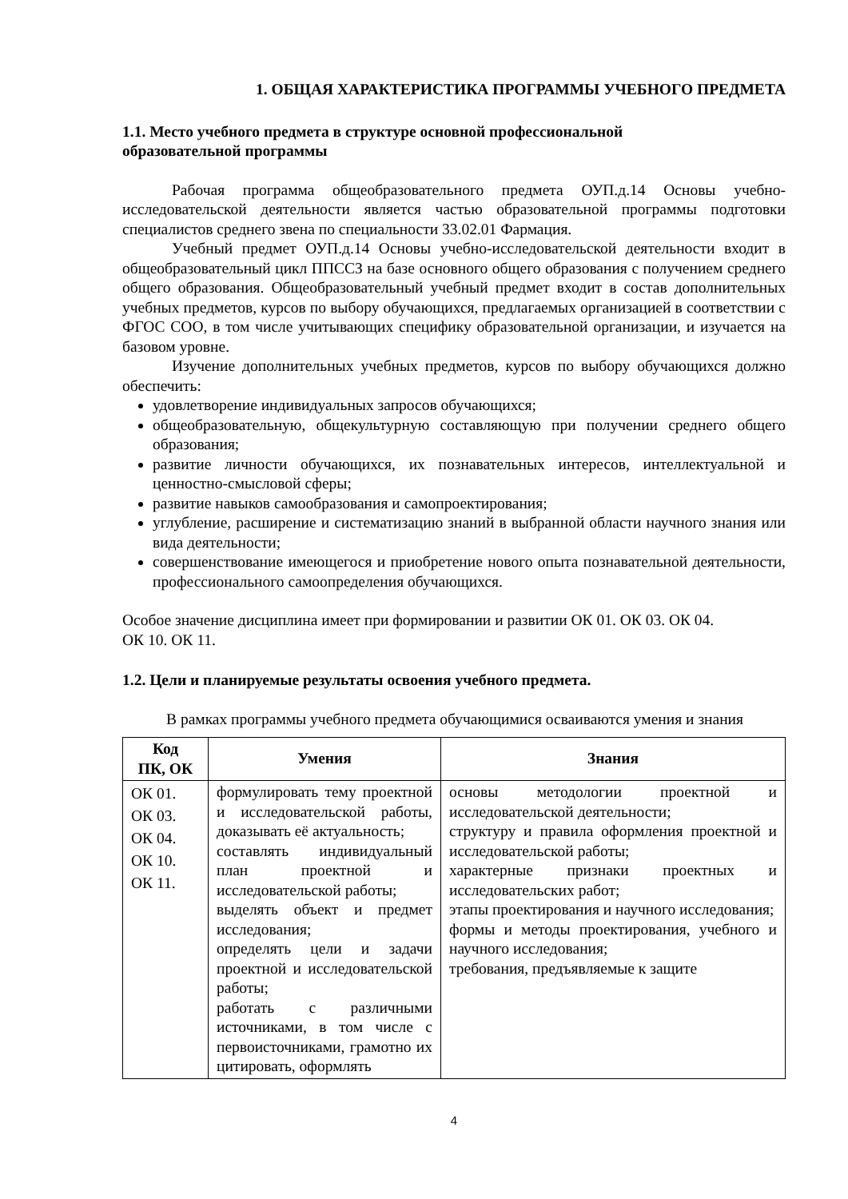1. ОБЩАЯ ХАРАКТЕРИСТИКА ПРОГРАММЫ УЧЕБНОГО ПРЕДМЕТА
1.1. Место учебного предмета в структуре основной профессиональной
образовательной программы
Рабочая программа общеобразовательного предмета ОУП.д.14 Основы учебно-исследовательской деятельности является частью образовательной программы подготовки специалистов среднего звена по специальности 33.02.01 Фармация.
Учебный предмет ОУП.д.14 Основы учебно-исследовательской деятельности входит в общеобразовательный цикл ППССЗ на базе основного общего образования с получением среднего общего образования. Общеобразовательный учебный предмет входит в состав дополнительных учебных предметов, курсов по выбору обучающихся, предлагаемых организацией в соответствии с ФГОС СОО, в том числе учитывающих специфику образовательной организации, и изучается на базовом уровне.
Изучение дополнительных учебных предметов, курсов по выбору обучающихся должно обеспечить:
удовлетворение индивидуальных запросов обучающихся;
общеобразовательную, общекультурную составляющую при получении среднего общего образования;
развитие личности обучающихся, их познавательных интересов, интеллектуальной и ценностно-смысловой сферы;
развитие навыков самообразования и самопроектирования;
углубление, расширение и систематизацию знаний в выбранной области научного знания или вида деятельности;
совершенствование имеющегося и приобретение нового опыта познавательной деятельности, профессионального самоопределения обучающихся.
Особое значение дисциплина имеет при формировании и развитии ОК 01. ОК 03. ОК 04.
ОК 10. ОК 11.
1.2. Цели и планируемые результаты освоения учебного предмета.
В рамках программы учебного предмета обучающимися осваиваются умения и знания
| Код ПК, ОК | Умения | Знания |
| --- | --- | --- |
| ОК 01. ОК 03. ОК 04. ОК 10. ОК 11. | формулировать тему проектной и исследовательской работы, доказывать её актуальность; составлять индивидуальный план проектной и исследовательской работы; выделять объект и предмет исследования; определять цели и задачи проектной и исследовательской работы; работать с различными источниками, в том числе с первоисточниками, грамотно их цитировать, оформлять | основы методологии проектной и исследовательской деятельности; структуру и правила оформления проектной и исследовательской работы; характерные признаки проектных и исследовательских работ; этапы проектирования и научного исследования; формы и методы проектирования, учебного и научного исследования; требования, предъявляемые к защите |
4